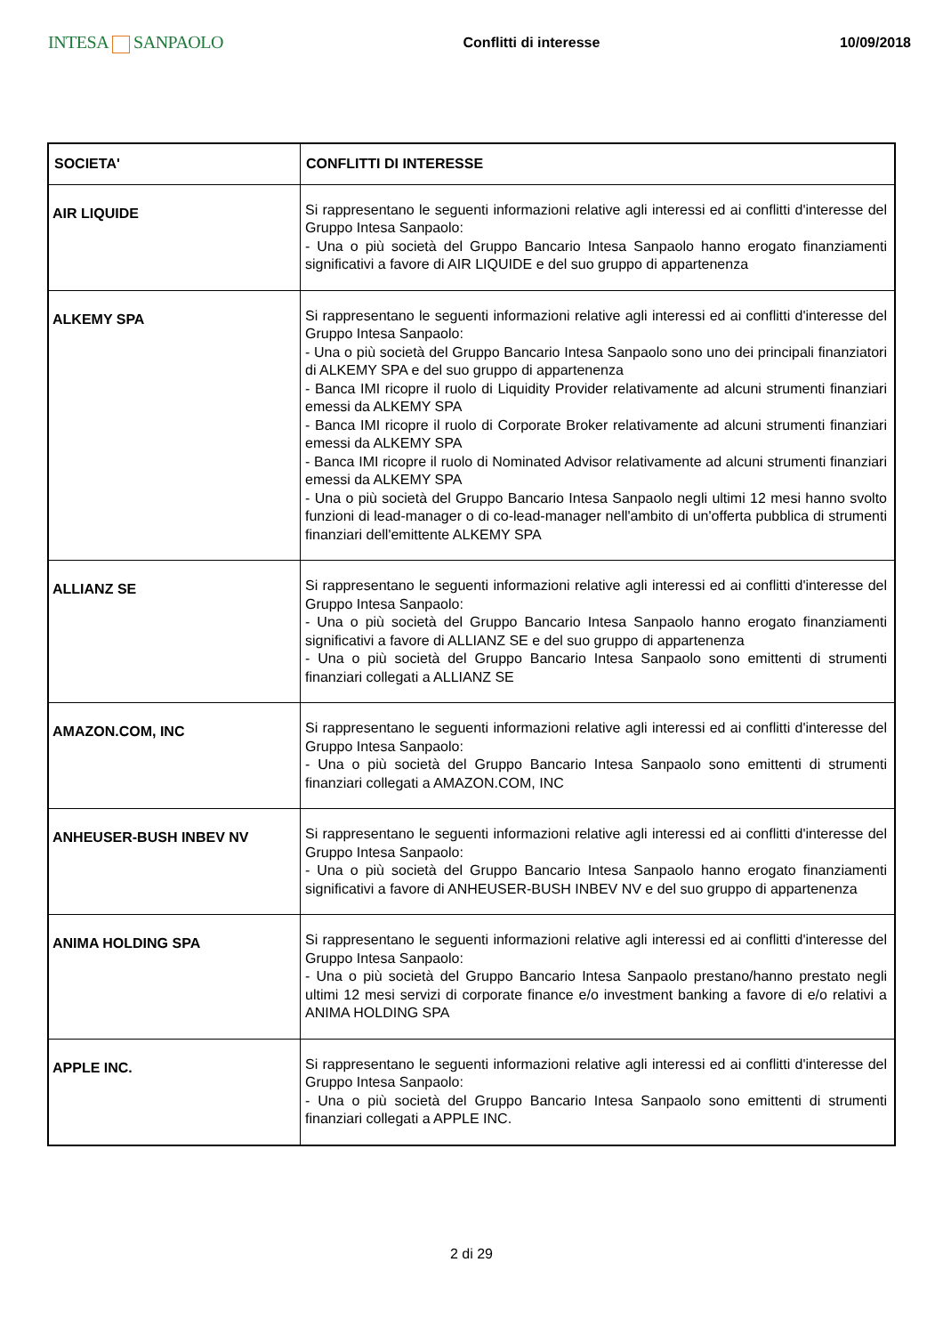INTESA SANPAOLO
Conflitti di interesse 10/09/2018
| SOCIETA' | CONFLITTI DI INTERESSE |
| --- | --- |
| AIR LIQUIDE | Si rappresentano le seguenti informazioni relative agli interessi ed ai conflitti d'interesse del Gruppo Intesa Sanpaolo: - Una o più società del Gruppo Bancario Intesa Sanpaolo hanno erogato finanziamenti significativi a favore di AIR LIQUIDE e del suo gruppo di appartenenza |
| ALKEMY SPA | Si rappresentano le seguenti informazioni relative agli interessi ed ai conflitti d'interesse del Gruppo Intesa Sanpaolo: - Una o più società del Gruppo Bancario Intesa Sanpaolo sono uno dei principali finanziatori di ALKEMY SPA e del suo gruppo di appartenenza - Banca IMI ricopre il ruolo di Liquidity Provider relativamente ad alcuni strumenti finanziari emessi da ALKEMY SPA - Banca IMI ricopre il ruolo di Corporate Broker relativamente ad alcuni strumenti finanziari emessi da ALKEMY SPA - Banca IMI ricopre il ruolo di Nominated Advisor relativamente ad alcuni strumenti finanziari emessi da ALKEMY SPA - Una o più società del Gruppo Bancario Intesa Sanpaolo negli ultimi 12 mesi hanno svolto funzioni di lead-manager o di co-lead-manager nell'ambito di un'offerta pubblica di strumenti finanziari dell'emittente ALKEMY SPA |
| ALLIANZ SE | Si rappresentano le seguenti informazioni relative agli interessi ed ai conflitti d'interesse del Gruppo Intesa Sanpaolo: - Una o più società del Gruppo Bancario Intesa Sanpaolo hanno erogato finanziamenti significativi a favore di ALLIANZ SE e del suo gruppo di appartenenza - Una o più società del Gruppo Bancario Intesa Sanpaolo sono emittenti di strumenti finanziari collegati a ALLIANZ SE |
| AMAZON.COM, INC | Si rappresentano le seguenti informazioni relative agli interessi ed ai conflitti d'interesse del Gruppo Intesa Sanpaolo: - Una o più società del Gruppo Bancario Intesa Sanpaolo sono emittenti di strumenti finanziari collegati a AMAZON.COM, INC |
| ANHEUSER-BUSH INBEV NV | Si rappresentano le seguenti informazioni relative agli interessi ed ai conflitti d'interesse del Gruppo Intesa Sanpaolo: - Una o più società del Gruppo Bancario Intesa Sanpaolo hanno erogato finanziamenti significativi a favore di ANHEUSER-BUSH INBEV NV e del suo gruppo di appartenenza |
| ANIMA HOLDING SPA | Si rappresentano le seguenti informazioni relative agli interessi ed ai conflitti d'interesse del Gruppo Intesa Sanpaolo: - Una o più società del Gruppo Bancario Intesa Sanpaolo prestano/hanno prestato negli ultimi 12 mesi servizi di corporate finance e/o investment banking a favore di e/o relativi a ANIMA HOLDING SPA |
| APPLE INC. | Si rappresentano le seguenti informazioni relative agli interessi ed ai conflitti d'interesse del Gruppo Intesa Sanpaolo: - Una o più società del Gruppo Bancario Intesa Sanpaolo sono emittenti di strumenti finanziari collegati a APPLE INC. |
2 di 29